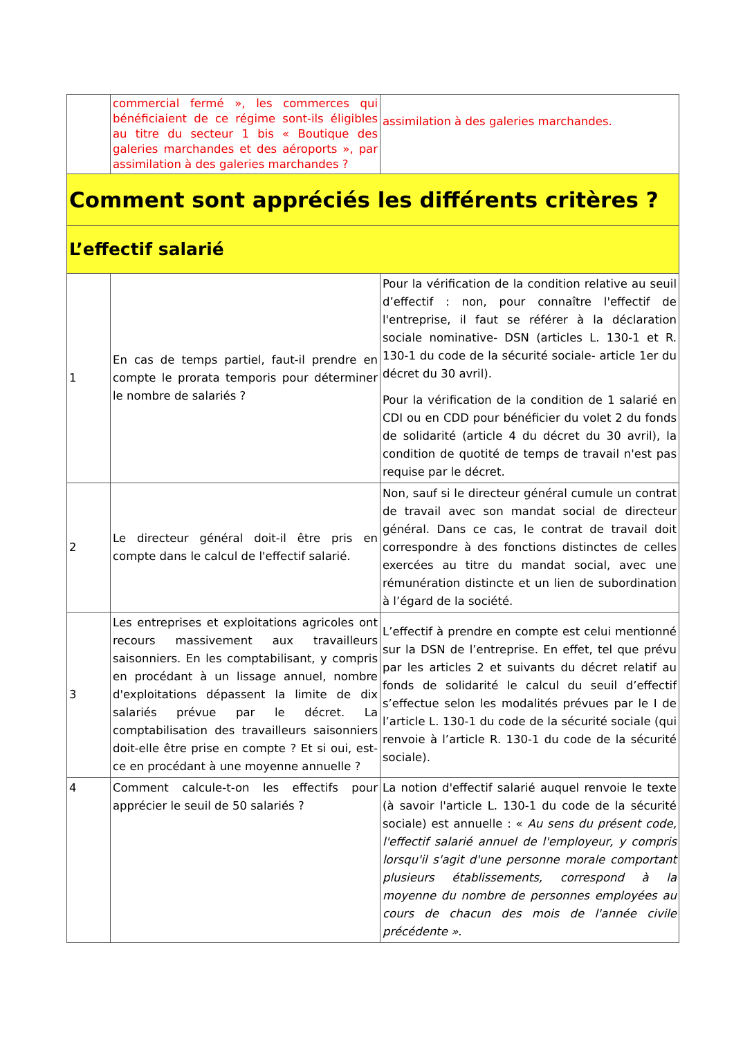| | commercial fermé », les commerces qui bénéficiaient de ce régime sont-ils éligibles au titre du secteur 1 bis « Boutique des galeries marchandes et des aéroports », par assimilation à des galeries marchandes ? | assimilation à des galeries marchandes. |
| Comment sont appréciés les différents critères ? | | |
| L’effectif salarié | | |
| 1 | En cas de temps partiel, faut-il prendre en compte le prorata temporis pour déterminer le nombre de salariés ? | Pour la vérification de la condition relative au seuil d’effectif : non, pour connaître l'effectif de l'entreprise, il faut se référer à la déclaration sociale nominative- DSN (articles L. 130-1 et R. 130-1 du code de la sécurité sociale- article 1er du décret du 30 avril). Pour la vérification de la condition de 1 salarié en CDI ou en CDD pour bénéficier du volet 2 du fonds de solidarité (article 4 du décret du 30 avril), la condition de quotité de temps de travail n'est pas requise par le décret. |
| 2 | Le directeur général doit-il être pris en compte dans le calcul de l'effectif salarié. | Non, sauf si le directeur général cumule un contrat de travail avec son mandat social de directeur général. Dans ce cas, le contrat de travail doit correspondre à des fonctions distinctes de celles exercées au titre du mandat social, avec une rémunération distincte et un lien de subordination à l’égard de la société. |
| 3 | Les entreprises et exploitations agricoles ont recours massivement aux travailleurs saisonniers. En les comptabilisant, y compris en procédant à un lissage annuel, nombre d'exploitations dépassent la limite de dix salariés prévue par le décret. La comptabilisation des travailleurs saisonniers doit-elle être prise en compte ? Et si oui, est-ce en procédant à une moyenne annuelle ? | L’effectif à prendre en compte est celui mentionné sur la DSN de l’entreprise. En effet, tel que prévu par les articles 2 et suivants du décret relatif au fonds de solidarité le calcul du seuil d’effectif s’effectue selon les modalités prévues par le I de l’article L. 130-1 du code de la sécurité sociale (qui renvoie à l’article R. 130-1 du code de la sécurité sociale). |
| 4 | Comment calcule-t-on les effectifs pour apprécier le seuil de 50 salariés ? | La notion d'effectif salarié auquel renvoie le texte (à savoir l'article L. 130-1 du code de la sécurité sociale) est annuelle : « Au sens du présent code, l'effectif salarié annuel de l'employeur, y compris lorsqu'il s'agit d'une personne morale comportant plusieurs établissements, correspond à la moyenne du nombre de personnes employées au cours de chacun des mois de l'année civile précédente » . |